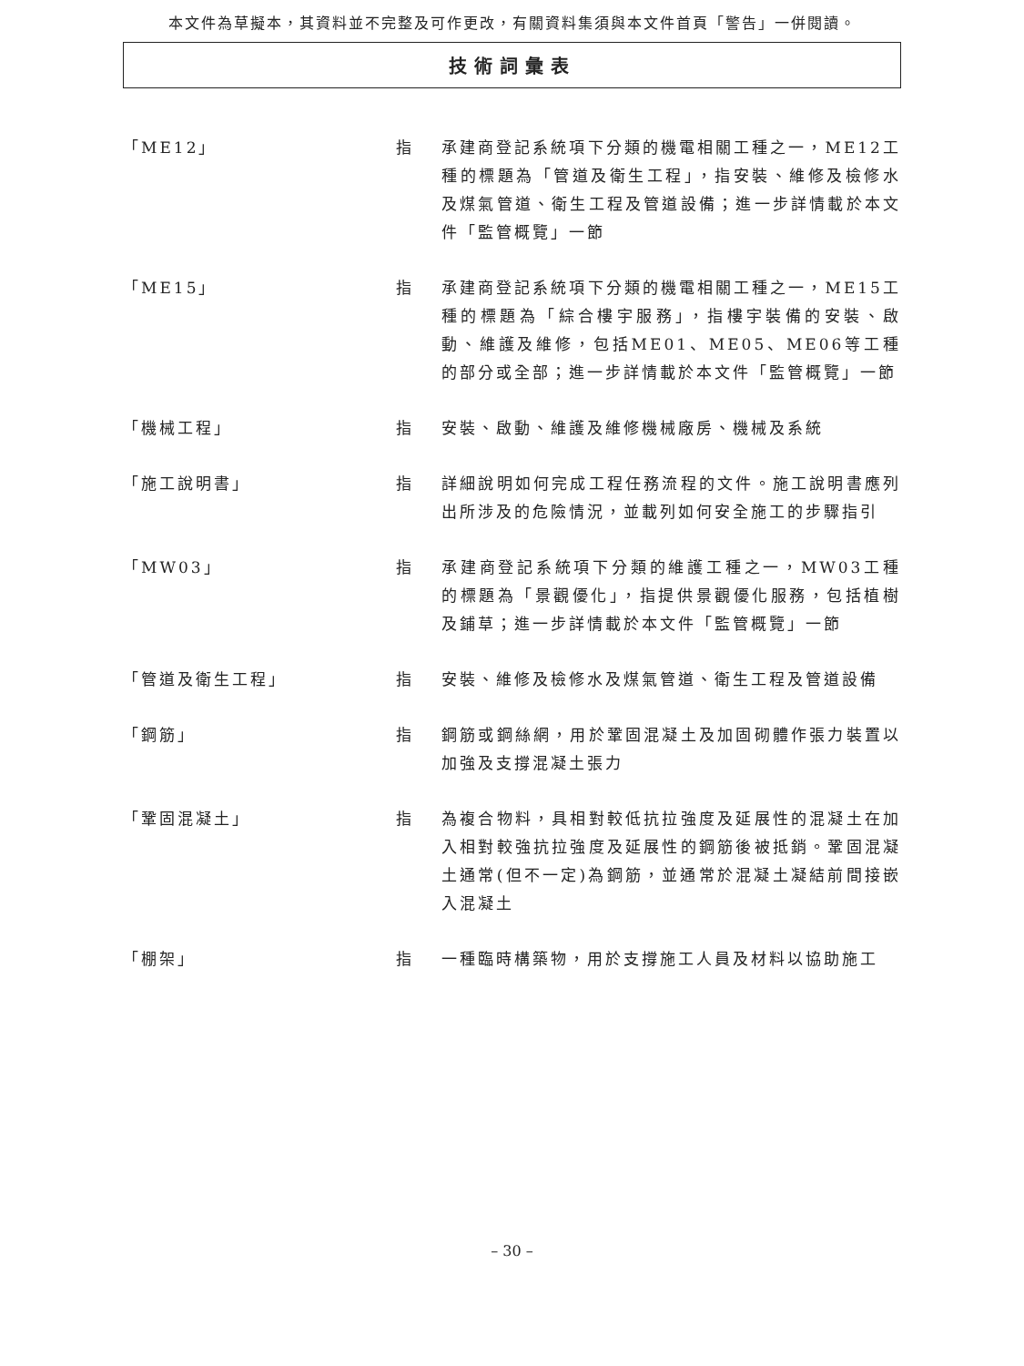本文件為草擬本，其資料並不完整及可作更改，有關資料集須與本文件首頁「警告」一併閱讀。
技術詞彙表
「ME12」 指 承建商登記系統項下分類的機電相關工種之一，ME12工種的標題為「管道及衛生工程」，指安裝、維修及檢修水及煤氣管道、衛生工程及管道設備；進一步詳情載於本文件「監管概覽」一節
「ME15」 指 承建商登記系統項下分類的機電相關工種之一，ME15工種的標題為「綜合樓宇服務」，指樓宇裝備的安裝、啟動、維護及維修，包括ME01、ME05、ME06等工種的部分或全部；進一步詳情載於本文件「監管概覽」一節
「機械工程」 指 安裝、啟動、維護及維修機械廠房、機械及系統
「施工說明書」 指 詳細說明如何完成工程任務流程的文件。施工說明書應列出所涉及的危險情況，並載列如何安全施工的步驟指引
「MW03」 指 承建商登記系統項下分類的維護工種之一，MW03工種的標題為「景觀優化」，指提供景觀優化服務，包括植樹及鋪草；進一步詳情載於本文件「監管概覽」一節
「管道及衛生工程」 指 安裝、維修及檢修水及煤氣管道、衛生工程及管道設備
「鋼筋」 指 鋼筋或鋼絲網，用於鞏固混凝土及加固砌體作張力裝置以加強及支撐混凝土張力
「鞏固混凝土」 指 為複合物料，具相對較低抗拉強度及延展性的混凝土在加入相對較強抗拉強度及延展性的鋼筋後被抵銷。鞏固混凝土通常(但不一定)為鋼筋，並通常於混凝土凝結前間接嵌入混凝土
「棚架」 指 一種臨時構築物，用於支撐施工人員及材料以協助施工
– 30 –